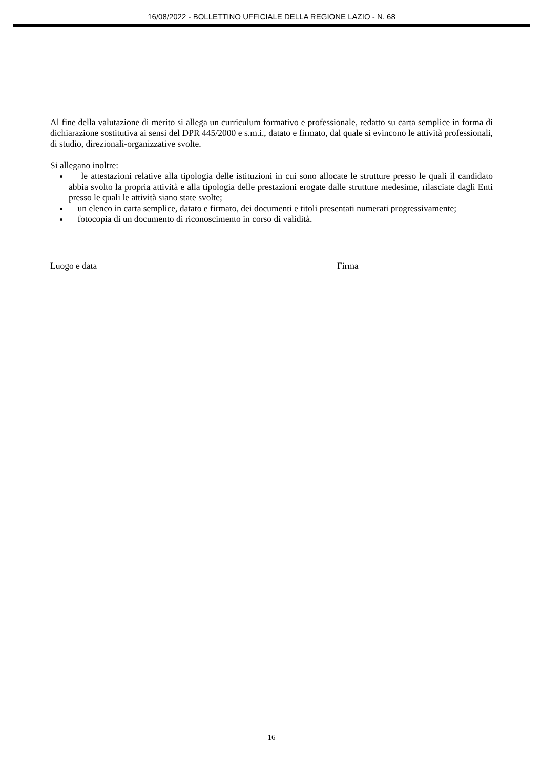16/08/2022 - BOLLETTINO UFFICIALE DELLA REGIONE LAZIO - N. 68
Al fine della valutazione di merito si allega un curriculum formativo e professionale, redatto su carta semplice in forma di dichiarazione sostitutiva ai sensi del DPR 445/2000 e s.m.i., datato e firmato, dal quale si evincono le attività professionali, di studio, direzionali-organizzative svolte.
Si allegano inoltre:
le attestazioni relative alla tipologia delle istituzioni in cui sono allocate le strutture presso le quali il candidato abbia svolto la propria attività e alla tipologia delle prestazioni erogate dalle strutture medesime, rilasciate dagli Enti presso le quali le attività siano state svolte;
un elenco in carta semplice, datato e firmato, dei documenti e titoli presentati numerati progressivamente;
fotocopia di un documento di riconoscimento in corso di validità.
Luogo e data Firma
16